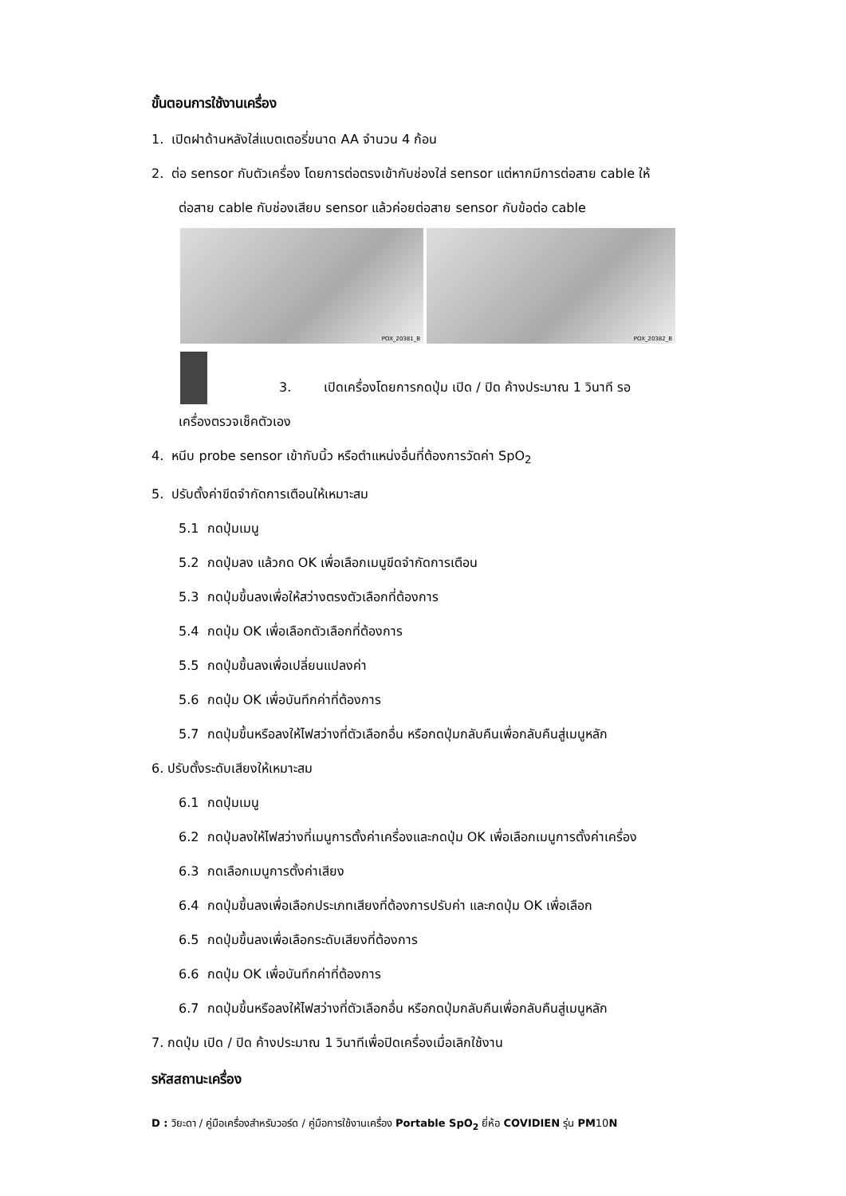ขั้นตอนการใช้งานเครื่อง
1. เปิดฝาด้านหลังใส่แบตเตอรี่ขนาด AA จำนวน 4 ก้อน
2. ต่อ sensor กับตัวเครื่อง โดยการต่อตรงเข้ากับช่องใส่ sensor แต่หากมีการต่อสาย cable ให้
ต่อสาย cable กับช่องเสียบ sensor แล้วค่อยต่อสาย sensor กับข้อต่อ cable
POX_20381_B
POX_20382_B
3. เปิดเครื่องโดยการกดปุ่ม เปิด / ปิด ค้างประมาณ 1 วินาที รอ
เครื่องตรวจเช็คตัวเอง
4. หนีบ probe sensor เข้ากับนิ้ว หรือตำแหน่งอื่นที่ต้องการวัดค่า SpO<sub>2</sub>
5. ปรับตั้งค่าขีดจำกัดการเตือนให้เหมาะสม
5.1 กดปุ่มเมนู
5.2 กดปุ่มลง แล้วกด OK เพื่อเลือกเมนูขีดจำกัดการเตือน
5.3 กดปุ่มขึ้นลงเพื่อให้สว่างตรงตัวเลือกที่ต้องการ
5.4 กดปุ่ม OK เพื่อเลือกตัวเลือกที่ต้องการ
5.5 กดปุ่มขึ้นลงเพื่อเปลี่ยนแปลงค่า
5.6 กดปุ่ม OK เพื่อบันทึกค่าที่ต้องการ
5.7 กดปุ่มขึ้นหรือลงให้ไฟสว่างที่ตัวเลือกอื่น หรือกดปุ่มกลับคืนเพื่อกลับคืนสู่เมนูหลัก
6. ปรับตั้งระดับเสียงให้เหมาะสม
6.1 กดปุ่มเมนู
6.2 กดปุ่มลงให้ไฟสว่างที่เมนูการตั้งค่าเครื่องและกดปุ่ม OK เพื่อเลือกเมนูการตั้งค่าเครื่อง
6.3 กดเลือกเมนูการตั้งค่าเสียง
6.4 กดปุ่มขึ้นลงเพื่อเลือกประเภทเสียงที่ต้องการปรับค่า และกดปุ่ม OK เพื่อเลือก
6.5 กดปุ่มขึ้นลงเพื่อเลือกระดับเสียงที่ต้องการ
6.6 กดปุ่ม OK เพื่อบันทึกค่าที่ต้องการ
6.7 กดปุ่มขึ้นหรือลงให้ไฟสว่างที่ตัวเลือกอื่น หรือกดปุ่มกลับคืนเพื่อกลับคืนสู่เมนูหลัก
7. กดปุ่ม เปิด / ปิด ค้างประมาณ 1 วินาทีเพื่อปิดเครื่องเมื่อเลิกใช้งาน
รหัสสถานะเครื่อง
D : วิยะดา / คู่มือเครื่องสำหรับวอร์ด / คู่มือการใช้งานเครื่อง Portable SpO<sub>2</sub> ยี่ห้อ COVIDIEN รุ่น PM10N